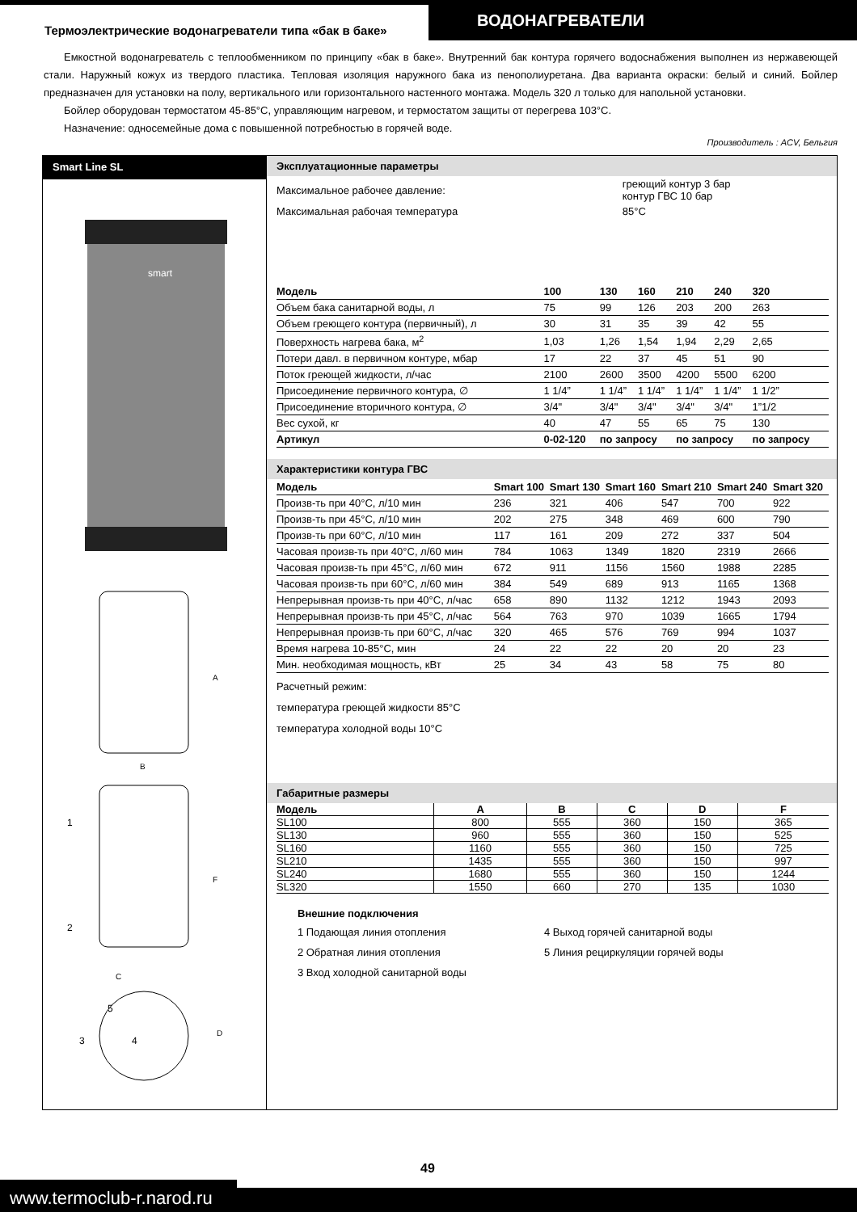Термоэлектрические водонагреватели типа «бак в баке»
ВОДОНАГРЕВАТЕЛИ
Емкостной водонагреватель с теплообменником по принципу «бак в баке». Внутренний бак контура горячего водоснабжения выполнен из нержавеющей стали. Наружный кожух из твердого пластика. Тепловая изоляция наружного бака из пенополиуретана. Два варианта окраски: белый и синий. Бойлер предназначен для установки на полу, вертикального или горизонтального настенного монтажа. Модель 320 л только для напольной установки.
Бойлер оборудован термостатом 45-85°С, управляющим нагревом, и термостатом защиты от перегрева 103°С.
Назначение: односемейные дома с повышенной потребностью в горячей воде.
Производитель : ACV, Бельгия
Smart Line SL
smart
A
B
1
2
F
C
5
3
4
D
Эксплуатационные параметры
| Максимальное рабочее давление: | греющий контур 3 бар контур ГВС 10 бар |
| Максимальная рабочая температура | 85°С |
| Модель | 100 | 130 | 160 | 210 | 240 | 320 |
| --- | --- | --- | --- | --- | --- | --- |
| Объем бака санитарной воды, л | 75 | 99 | 126 | 203 | 200 | 263 |
| Объем греющего контура (первичный), л | 30 | 31 | 35 | 39 | 42 | 55 |
| Поверхность нагрева бака, м<sup>2</sup> | 1,03 | 1,26 | 1,54 | 1,94 | 2,29 | 2,65 |
| Потери давл. в первичном контуре, мбар | 17 | 22 | 37 | 45 | 51 | 90 |
| Поток греющей жидкости, л/час | 2100 | 2600 | 3500 | 4200 | 5500 | 6200 |
| Присоединение первичного контура, ∅ | 1 1/4” | 1 1/4” | 1 1/4” | 1 1/4” | 1 1/4” | 1 1/2” |
| Присоединение вторичного контура, ∅ | 3/4" | 3/4" | 3/4" | 3/4" | 3/4" | 1”1/2 |
| Вес сухой, кг | 40 | 47 | 55 | 65 | 75 | 130 |
| Артикул | 0-02-120 | по запросу | | по запросу | | по запросу |
Характеристики контура ГВС
| Модель | Smart 100 | Smart 130 | Smart 160 | Smart 210 | Smart 240 | Smart 320 |
| --- | --- | --- | --- | --- | --- | --- |
| Произв-ть при 40°С, л/10 мин | 236 | 321 | 406 | 547 | 700 | 922 |
| Произв-ть при 45°С, л/10 мин | 202 | 275 | 348 | 469 | 600 | 790 |
| Произв-ть при 60°С, л/10 мин | 117 | 161 | 209 | 272 | 337 | 504 |
| Часовая произв-ть при 40°С, л/60 мин | 784 | 1063 | 1349 | 1820 | 2319 | 2666 |
| Часовая произв-ть при 45°С, л/60 мин | 672 | 911 | 1156 | 1560 | 1988 | 2285 |
| Часовая произв-ть при 60°С, л/60 мин | 384 | 549 | 689 | 913 | 1165 | 1368 |
| Непрерывная произв-ть при 40°С, л/час | 658 | 890 | 1132 | 1212 | 1943 | 2093 |
| Непрерывная произв-ть при 45°С, л/час | 564 | 763 | 970 | 1039 | 1665 | 1794 |
| Непрерывная произв-ть при 60°С, л/час | 320 | 465 | 576 | 769 | 994 | 1037 |
| Время нагрева 10-85°С, мин | 24 | 22 | 22 | 20 | 20 | 23 |
| Мин. необходимая мощность, кВт | 25 | 34 | 43 | 58 | 75 | 80 |
Расчетный режим:
температура греющей жидкости 85°С
температура холодной воды 10°С
Габаритные размеры
| Модель | A | B | C | D | F |
| --- | --- | --- | --- | --- | --- |
| SL100 | 800 | 555 | 360 | 150 | 365 |
| SL130 | 960 | 555 | 360 | 150 | 525 |
| SL160 | 1160 | 555 | 360 | 150 | 725 |
| SL210 | 1435 | 555 | 360 | 150 | 997 |
| SL240 | 1680 | 555 | 360 | 150 | 1244 |
| SL320 | 1550 | 660 | 270 | 135 | 1030 |
Внешние подключения
| 1 | Подающая линия отопления | 4 | Выход горячей санитарной воды |
| 2 | Обратная линия отопления | 5 | Линия рециркуляции горячей воды |
| 3 | Вход холодной санитарной воды | | |
49
www.termoclub-r.narod.ru